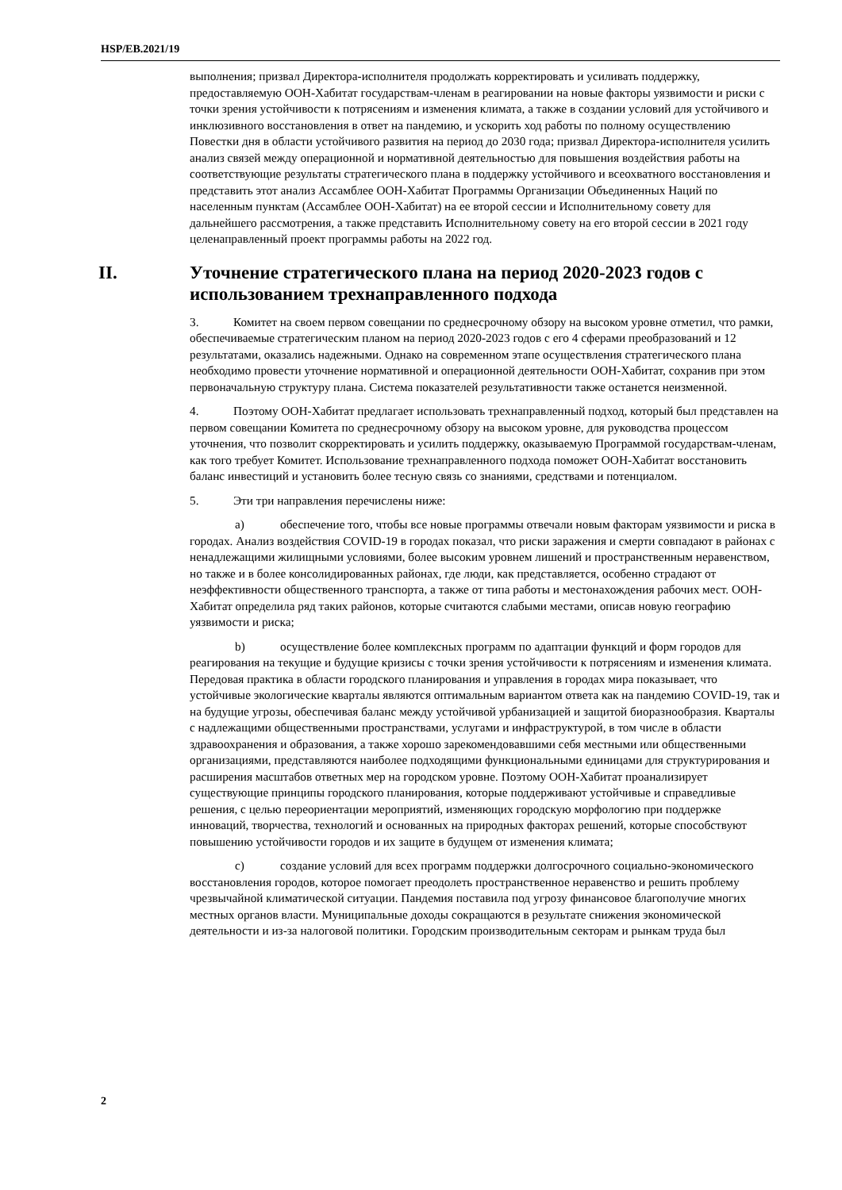HSP/EB.2021/19
выполнения; призвал Директора-исполнителя продолжать корректировать и усиливать поддержку, предоставляемую ООН-Хабитат государствам-членам в реагировании на новые факторы уязвимости и риски с точки зрения устойчивости к потрясениям и изменения климата, а также в создании условий для устойчивого и инклюзивного восстановления в ответ на пандемию, и ускорить ход работы по полному осуществлению Повестки дня в области устойчивого развития на период до 2030 года; призвал Директора-исполнителя усилить анализ связей между операционной и нормативной деятельностью для повышения воздействия работы на соответствующие результаты стратегического плана в поддержку устойчивого и всеохватного восстановления и представить этот анализ Ассамблее ООН-Хабитат Программы Организации Объединенных Наций по населенным пунктам (Ассамблее ООН-Хабитат) на ее второй сессии и Исполнительному совету для дальнейшего рассмотрения, а также представить Исполнительному совету на его второй сессии в 2021 году целенаправленный проект программы работы на 2022 год.
II. Уточнение стратегического плана на период 2020-2023 годов с использованием трехнаправленного подхода
3. Комитет на своем первом совещании по среднесрочному обзору на высоком уровне отметил, что рамки, обеспечиваемые стратегическим планом на период 2020-2023 годов с его 4 сферами преобразований и 12 результатами, оказались надежными. Однако на современном этапе осуществления стратегического плана необходимо провести уточнение нормативной и операционной деятельности ООН-Хабитат, сохранив при этом первоначальную структуру плана. Система показателей результативности также останется неизменной.
4. Поэтому ООН-Хабитат предлагает использовать трехнаправленный подход, который был представлен на первом совещании Комитета по среднесрочному обзору на высоком уровне, для руководства процессом уточнения, что позволит скорректировать и усилить поддержку, оказываемую Программой государствам-членам, как того требует Комитет. Использование трехнаправленного подхода поможет ООН-Хабитат восстановить баланс инвестиций и установить более тесную связь со знаниями, средствами и потенциалом.
5. Эти три направления перечислены ниже:
a) обеспечение того, чтобы все новые программы отвечали новым факторам уязвимости и риска в городах. Анализ воздействия COVID-19 в городах показал, что риски заражения и смерти совпадают в районах с ненадлежащими жилищными условиями, более высоким уровнем лишений и пространственным неравенством, но также и в более консолидированных районах, где люди, как представляется, особенно страдают от неэффективности общественного транспорта, а также от типа работы и местонахождения рабочих мест. ООН-Хабитат определила ряд таких районов, которые считаются слабыми местами, описав новую географию уязвимости и риска;
b) осуществление более комплексных программ по адаптации функций и форм городов для реагирования на текущие и будущие кризисы с точки зрения устойчивости к потрясениям и изменения климата. Передовая практика в области городского планирования и управления в городах мира показывает, что устойчивые экологические кварталы являются оптимальным вариантом ответа как на пандемию COVID-19, так и на будущие угрозы, обеспечивая баланс между устойчивой урбанизацией и защитой биоразнообразия. Кварталы с надлежащими общественными пространствами, услугами и инфраструктурой, в том числе в области здравоохранения и образования, а также хорошо зарекомендовавшими себя местными или общественными организациями, представляются наиболее подходящими функциональными единицами для структурирования и расширения масштабов ответных мер на городском уровне. Поэтому ООН-Хабитат проанализирует существующие принципы городского планирования, которые поддерживают устойчивые и справедливые решения, с целью переориентации мероприятий, изменяющих городскую морфологию при поддержке инноваций, творчества, технологий и основанных на природных факторах решений, которые способствуют повышению устойчивости городов и их защите в будущем от изменения климата;
c) создание условий для всех программ поддержки долгосрочного социально-экономического восстановления городов, которое помогает преодолеть пространственное неравенство и решить проблему чрезвычайной климатической ситуации. Пандемия поставила под угрозу финансовое благополучие многих местных органов власти. Муниципальные доходы сокращаются в результате снижения экономической деятельности и из-за налоговой политики. Городским производительным секторам и рынкам труда был
2